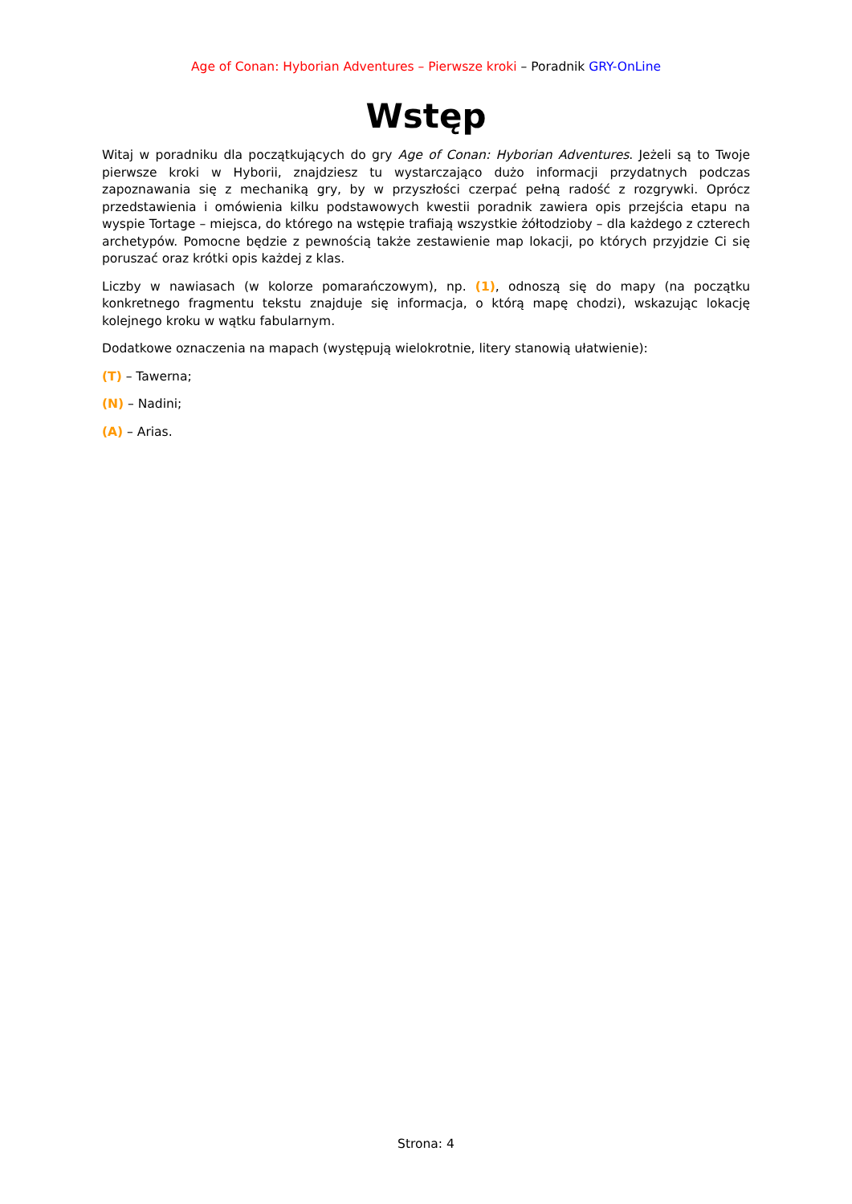Age of Conan: Hyborian Adventures – Pierwsze kroki – Poradnik GRY-OnLine
Wstęp
Witaj w poradniku dla początkujących do gry Age of Conan: Hyborian Adventures. Jeżeli są to Twoje pierwsze kroki w Hyborii, znajdziesz tu wystarczająco dużo informacji przydatnych podczas zapoznawania się z mechaniką gry, by w przyszłości czerpać pełną radość z rozgrywki. Oprócz przedstawienia i omówienia kilku podstawowych kwestii poradnik zawiera opis przejścia etapu na wyspie Tortage – miejsca, do którego na wstępie trafiają wszystkie żółtodzioby – dla każdego z czterech archetypów. Pomocne będzie z pewnością także zestawienie map lokacji, po których przyjdzie Ci się poruszać oraz krótki opis każdej z klas.
Liczby w nawiasach (w kolorze pomarańczowym), np. (1), odnoszą się do mapy (na początku konkretnego fragmentu tekstu znajduje się informacja, o którą mapę chodzi), wskazując lokację kolejnego kroku w wątku fabularnym.
Dodatkowe oznaczenia na mapach (występują wielokrotnie, litery stanowią ułatwienie):
(T) – Tawerna;
(N) – Nadini;
(A) – Arias.
Strona: 4